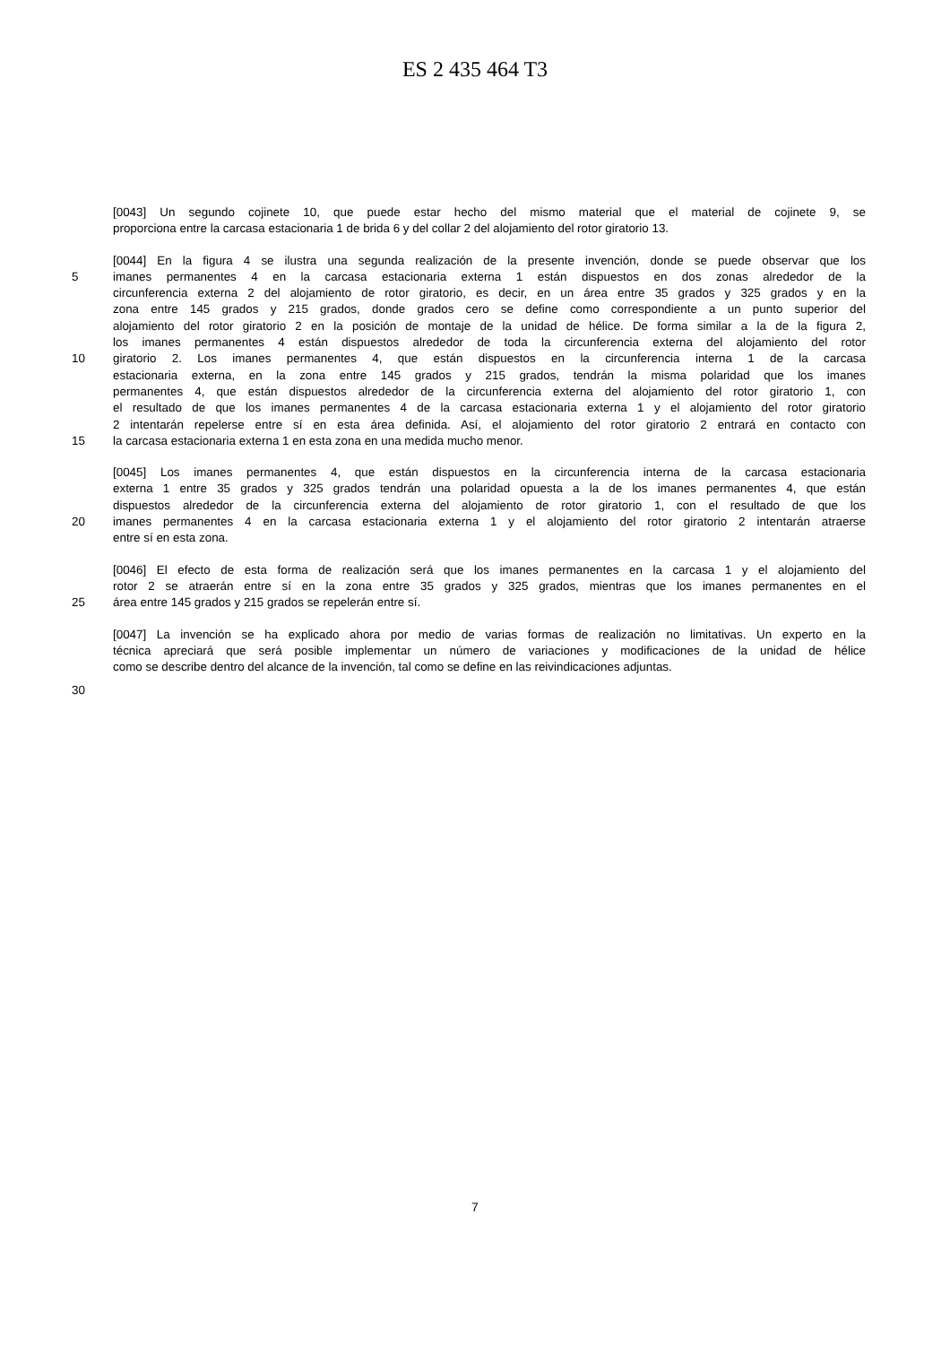ES 2 435 464 T3
[0043] Un segundo cojinete 10, que puede estar hecho del mismo material que el material de cojinete 9, se
proporciona entre la carcasa estacionaria 1 de brida 6 y del collar 2 del alojamiento del rotor giratorio 13.
[0044] En la figura 4 se ilustra una segunda realización de la presente invención, donde se puede observar que los
5 imanes permanentes 4 en la carcasa estacionaria externa 1 están dispuestos en dos zonas alrededor de la
circunferencia externa 2 del alojamiento de rotor giratorio, es decir, en un área entre 35 grados y 325 grados y en la
zona entre 145 grados y 215 grados, donde grados cero se define como correspondiente a un punto superior del
alojamiento del rotor giratorio 2 en la posición de montaje de la unidad de hélice. De forma similar a la de la figura 2,
los imanes permanentes 4 están dispuestos alrededor de toda la circunferencia externa del alojamiento del rotor
10 giratorio 2. Los imanes permanentes 4, que están dispuestos en la circunferencia interna 1 de la carcasa
estacionaria externa, en la zona entre 145 grados y 215 grados, tendrán la misma polaridad que los imanes
permanentes 4, que están dispuestos alrededor de la circunferencia externa del alojamiento del rotor giratorio 1, con
el resultado de que los imanes permanentes 4 de la carcasa estacionaria externa 1 y el alojamiento del rotor giratorio
2 intentarán repelerse entre sí en esta área definida. Así, el alojamiento del rotor giratorio 2 entrará en contacto con
15 la carcasa estacionaria externa 1 en esta zona en una medida mucho menor.
[0045] Los imanes permanentes 4, que están dispuestos en la circunferencia interna de la carcasa estacionaria
externa 1 entre 35 grados y 325 grados tendrán una polaridad opuesta a la de los imanes permanentes 4, que están
dispuestos alrededor de la circunferencia externa del alojamiento de rotor giratorio 1, con el resultado de que los
20 imanes permanentes 4 en la carcasa estacionaria externa 1 y el alojamiento del rotor giratorio 2 intentarán atraerse
entre sí en esta zona.
[0046] El efecto de esta forma de realización será que los imanes permanentes en la carcasa 1 y el alojamiento del
rotor 2 se atraerán entre sí en la zona entre 35 grados y 325 grados, mientras que los imanes permanentes en el
25 área entre 145 grados y 215 grados se repelerán entre sí.
[0047] La invención se ha explicado ahora por medio de varias formas de realización no limitativas. Un experto en la
técnica apreciará que será posible implementar un número de variaciones y modificaciones de la unidad de hélice
como se describe dentro del alcance de la invención, tal como se define en las reivindicaciones adjuntas.
30
7